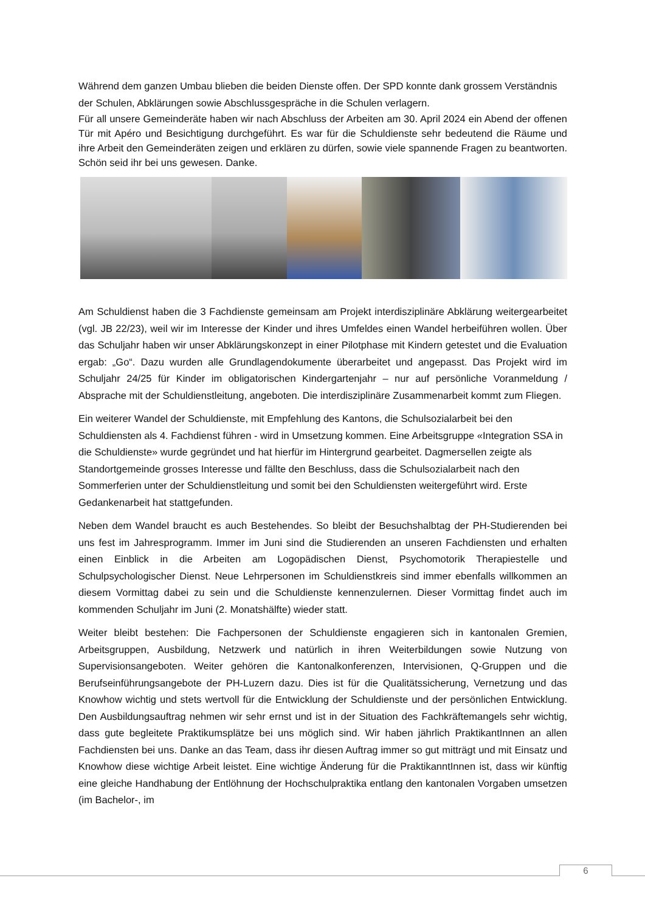Während dem ganzen Umbau blieben die beiden Dienste offen. Der SPD konnte dank grossem Verständnis der Schulen, Abklärungen sowie Abschlussgespräche in die Schulen verlagern.
Für all unsere Gemeinderäte haben wir nach Abschluss der Arbeiten am 30. April 2024 ein Abend der offenen Tür mit Apéro und Besichtigung durchgeführt. Es war für die Schuldienste sehr bedeutend die Räume und ihre Arbeit den Gemeinderäten zeigen und erklären zu dürfen, sowie viele spannende Fragen zu beantworten. Schön seid ihr bei uns gewesen. Danke.
Am Schuldienst haben die 3 Fachdienste gemeinsam am Projekt interdisziplinäre Abklärung weitergearbeitet (vgl. JB 22/23), weil wir im Interesse der Kinder und ihres Umfeldes einen Wandel herbeiführen wollen. Über das Schuljahr haben wir unser Abklärungskonzept in einer Pilotphase mit Kindern getestet und die Evaluation ergab: „Go“. Dazu wurden alle Grundlagendokumente überarbeitet und angepasst. Das Projekt wird im Schuljahr 24/25 für Kinder im obligatorischen Kindergartenjahr – nur auf persönliche Voranmeldung / Absprache mit der Schuldienstleitung, angeboten. Die interdisziplinäre Zusammenarbeit kommt zum Fliegen.
Ein weiterer Wandel der Schuldienste, mit Empfehlung des Kantons, die Schulsozialarbeit bei den Schuldiensten als 4. Fachdienst führen - wird in Umsetzung kommen. Eine Arbeitsgruppe «Integration SSA in die Schuldienste» wurde gegründet und hat hierfür im Hintergrund gearbeitet. Dagmersellen zeigte als Standortgemeinde grosses Interesse und fällte den Beschluss, dass die Schulsozialarbeit nach den Sommerferien unter der Schuldienstleitung und somit bei den Schuldiensten weitergeführt wird. Erste Gedankenarbeit hat stattgefunden.
Neben dem Wandel braucht es auch Bestehendes. So bleibt der Besuchshalbtag der PH-Studierenden bei uns fest im Jahresprogramm. Immer im Juni sind die Studierenden an unseren Fachdiensten und erhalten einen Einblick in die Arbeiten am Logopädischen Dienst, Psychomotorik Therapiestelle und Schulpsychologischer Dienst. Neue Lehrpersonen im Schuldienstkreis sind immer ebenfalls willkommen an diesem Vormittag dabei zu sein und die Schuldienste kennenzulernen. Dieser Vormittag findet auch im kommenden Schuljahr im Juni (2. Monatshälfte) wieder statt.
Weiter bleibt bestehen: Die Fachpersonen der Schuldienste engagieren sich in kantonalen Gremien, Arbeitsgruppen, Ausbildung, Netzwerk und natürlich in ihren Weiterbildungen sowie Nutzung von Supervisionsangeboten. Weiter gehören die Kantonalkonferenzen, Intervisionen, Q-Gruppen und die Berufseinführungsangebote der PH-Luzern dazu. Dies ist für die Qualitätssicherung, Vernetzung und das Knowhow wichtig und stets wertvoll für die Entwicklung der Schuldienste und der persönlichen Entwicklung. Den Ausbildungsauftrag nehmen wir sehr ernst und ist in der Situation des Fachkräftemangels sehr wichtig, dass gute begleitete Praktikumsplätze bei uns möglich sind. Wir haben jährlich PraktikantInnen an allen Fachdiensten bei uns. Danke an das Team, dass ihr diesen Auftrag immer so gut mitträgt und mit Einsatz und Knowhow diese wichtige Arbeit leistet. Eine wichtige Änderung für die PraktikanntInnen ist, dass wir künftig eine gleiche Handhabung der Entlöhnung der Hochschulpraktika entlang den kantonalen Vorgaben umsetzen (im Bachelor-, im
6